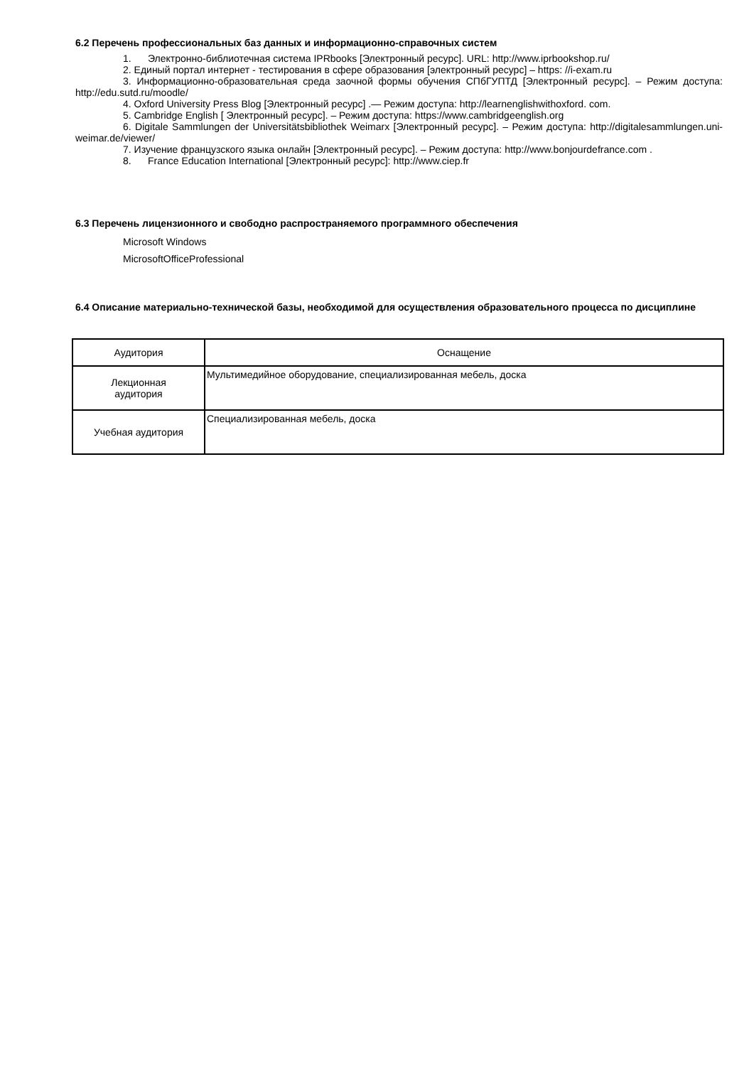6.2 Перечень профессиональных баз данных и информационно-справочных систем
1. Электронно-библиотечная система IPRbooks [Электронный ресурс]. URL: http://www.iprbookshop.ru/
2. Единый портал интернет - тестирования в сфере образования [электронный ресурс] – https: //i-exam.ru
3. Информационно-образовательная среда заочной формы обучения СПбГУПТД [Электронный ресурс]. – Режим доступа: http://edu.sutd.ru/moodle/
4. Oxford University Press Blog [Электронный ресурс] .— Режим доступа: http://learnenglishwithoxford. com.
5. Cambridge English [ Электронный ресурс]. – Режим доступа: https://www.cambridgeenglish.org
6. Digitale Sammlungen der Universitätsbibliothek Weimarx [Электронный ресурс]. – Режим доступа: http://digitalesammlungen.uni-weimar.de/viewer/
7. Изучение французского языка онлайн [Электронный ресурс]. – Режим доступа: http://www.bonjourdefrance.com .
8. France Education International [Электронный ресурс]: http://www.ciep.fr
6.3 Перечень лицензионного и свободно распространяемого программного обеспечения
Microsoft Windows
MicrosoftOfficeProfessional
6.4 Описание материально-технической базы, необходимой для осуществления образовательного процесса по дисциплине
| Аудитория | Оснащение |
| --- | --- |
| Лекционная аудитория | Мультимедийное оборудование, специализированная мебель, доска |
| Учебная аудитория | Специализированная мебель, доска |